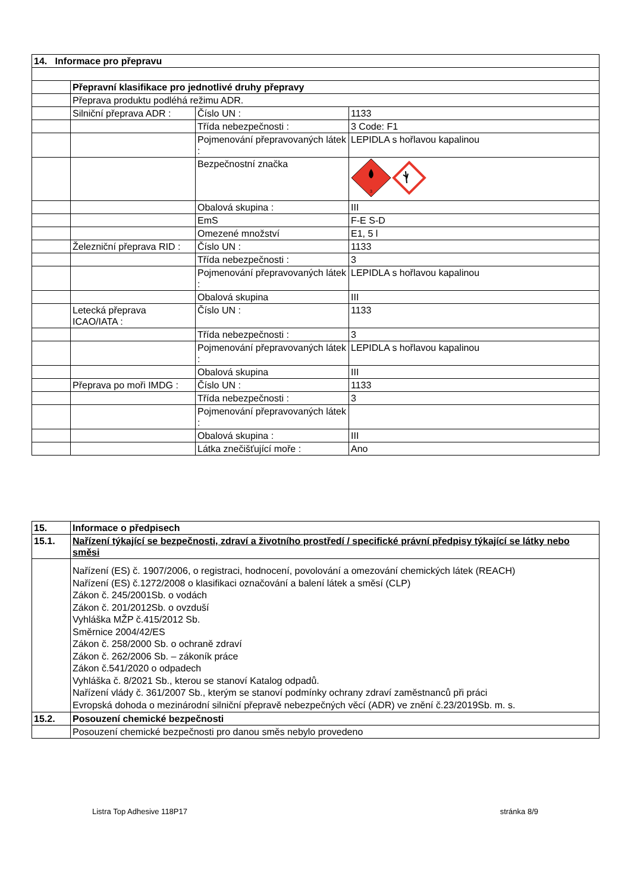| 14. Informace pro přepravu | | | |
| | Přepravní klasifikace pro jednotlivé druhy přepravy | | |
| | Přeprava produktu podléhá režimu ADR. | | |
| | Silniční přeprava ADR : | Číslo UN : | 1133 |
| | | Třída nebezpečnosti : | 3 Code: F1 |
| | | Pojmenování přepravovaných látek : | LEPIDLA s hořlavou kapalinou |
| | | Bezpečnostní značka | 3 |
| | | Obalová skupina : | III |
| | | EmS | F-E S-D |
| | | Omezené množství | E1, 5 l |
| | Železniční přeprava RID : | Číslo UN : | 1133 |
| | | Třída nebezpečnosti : | 3 |
| | | Pojmenování přepravovaných látek : | LEPIDLA s hořlavou kapalinou |
| | | Obalová skupina | III |
| | Letecká přeprava ICAO/IATA : | Číslo UN : | 1133 |
| | | Třída nebezpečnosti : | 3 |
| | | Pojmenování přepravovaných látek : | LEPIDLA s hořlavou kapalinou |
| | | Obalová skupina | III |
| | Přeprava po moři IMDG : | Číslo UN : | 1133 |
| | | Třída nebezpečnosti : | 3 |
| | | Pojmenování přepravovaných látek : | |
| | | Obalová skupina : | III |
| | | Látka znečišťující moře : | Ano |
| 15. | Informace o předpisech |
| 15.1. | Nařízení týkající se bezpečnosti, zdraví a životního prostředí / specifické právní předpisy týkající se látky nebo směsi |
| | Nařízení (ES) č. 1907/2006, o registraci, hodnocení, povolování a omezování chemických látek (REACH) Nařízení (ES) č.1272/2008 o klasifikaci označování a balení látek a směsí (CLP) Zákon č. 245/2001Sb. o vodách Zákon č. 201/2012Sb. o ovzduší Vyhláška MŽP č.415/2012 Sb. Směrnice 2004/42/ES Zákon č. 258/2000 Sb. o ochraně zdraví Zákon č. 262/2006 Sb. – zákoník práce Zákon č.541/2020 o odpadech Vyhláška č. 8/2021 Sb., kterou se stanoví Katalog odpadů. Nařízení vlády č. 361/2007 Sb., kterým se stanoví podmínky ochrany zdraví zaměstnanců při práci Evropská dohoda o mezinárodní silniční přepravě nebezpečných věcí (ADR) ve znění č.23/2019Sb. m. s. |
| 15.2. | Posouzení chemické bezpečnosti |
| | Posouzení chemické bezpečnosti pro danou směs nebylo provedeno |
Listra Top Adhesive 118P17 stránka 8/9